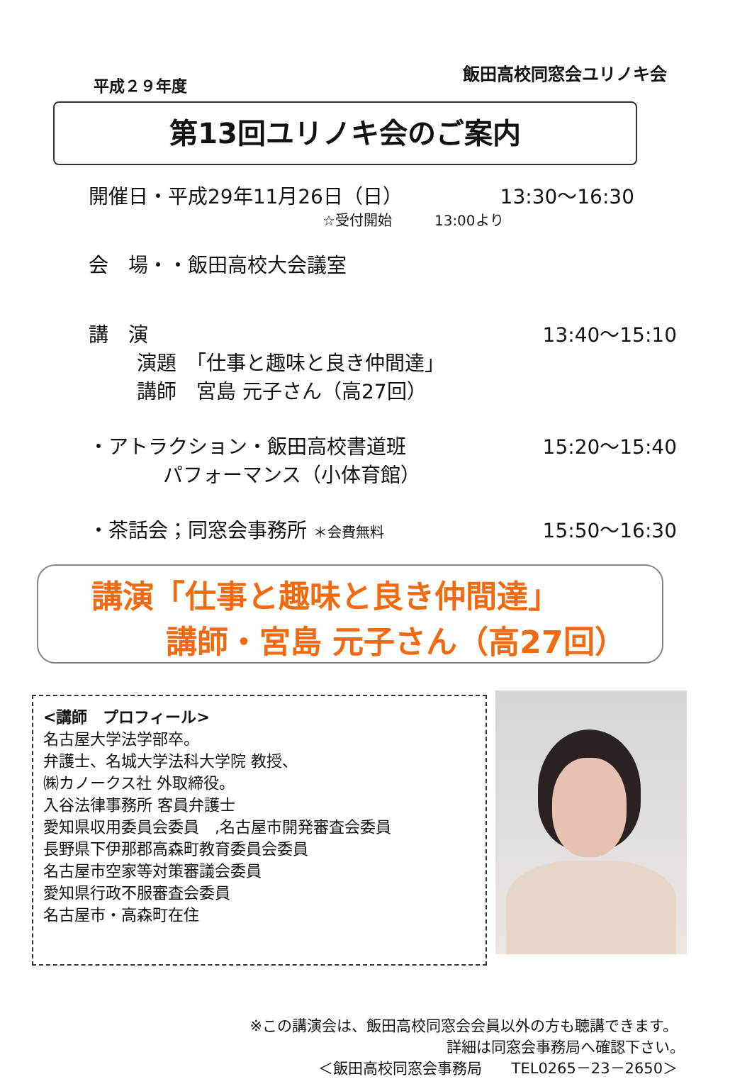平成２９年度 飯田高校同窓会ユリノキ会
第13回ユリノキ会のご案内
開催日・平成29年11月26日（日） 13:30〜16:30
☆受付開始　　　13:00より
会　場・・飯田高校大会議室
講　演 13:40〜15:10
演題　「仕事と趣味と良き仲間達」
講師　宮島 元子さん（高27回）
・アトラクション・飯田高校書道班 15:20〜15:40
パフォーマンス（小体育館）
・茶話会；同窓会事務所 ＊会費無料 15:50〜16:30
講演「仕事と趣味と良き仲間達」
講師・宮島 元子さん（高27回）
<講師　プロフィール>
名古屋大学法学部卒。
弁護士、名城大学法科大学院 教授、
㈱カノークス社 外取締役。
入谷法律事務所 客員弁護士
愛知県収用委員会委員　,名古屋市開発審査会委員
長野県下伊那郡高森町教育委員会委員
名古屋市空家等対策審議会委員
愛知県行政不服審査会委員
名古屋市・高森町在住
※この講演会は、飯田高校同窓会会員以外の方も聴講できます。
詳細は同窓会事務局へ確認下さい。　　
＜飯田高校同窓会事務局　　TEL0265－23－2650＞